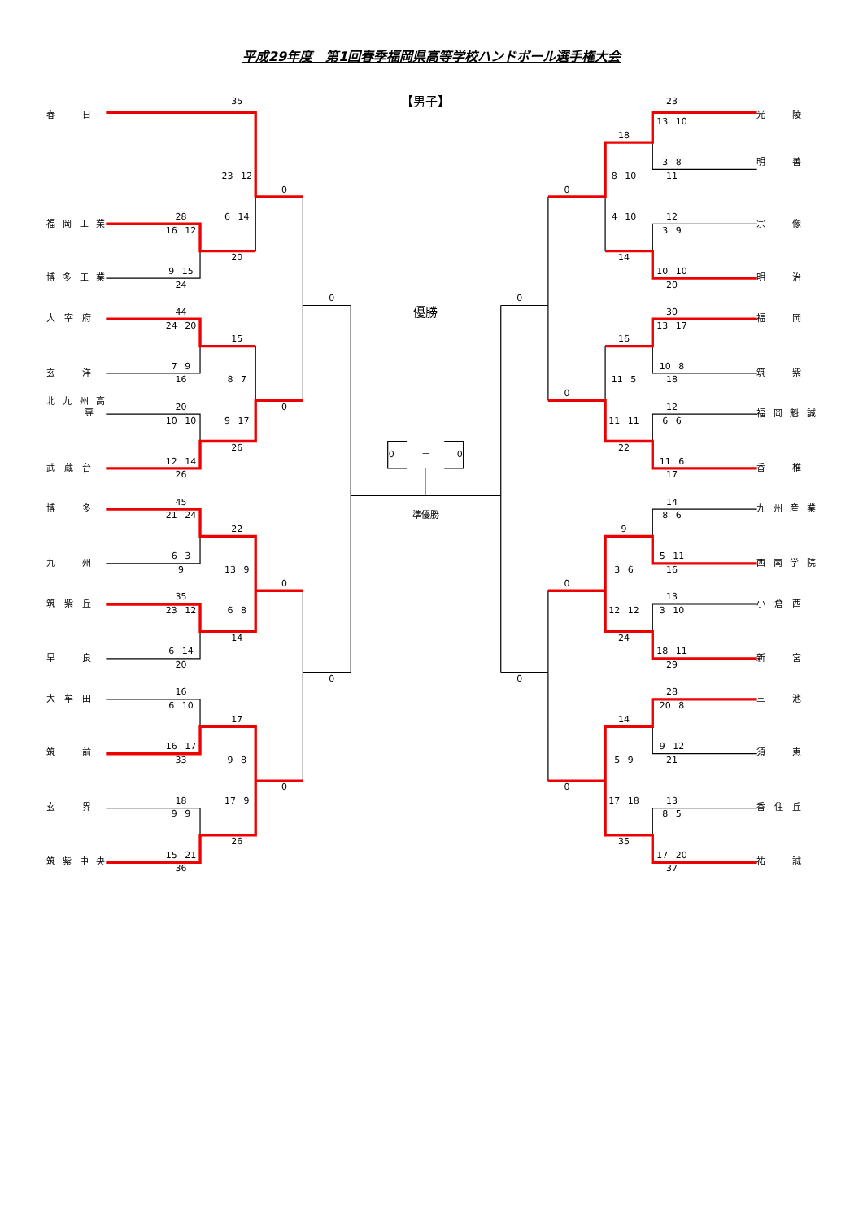平成29年度　第1回春季福岡県高等学校ハンドボール選手権大会
35
【男子】
23
春　　　日
光　　　陵
13 10
18
3 8
明　　　善
23 12
8 10
11
0
0
28
6 14
4 10
12
福 岡 工 業
宗　　　像
16 12
3 9
20
14
9 15
10 10
博 多 工 業
明　　　治
24
20
0
0
44
優勝
30
大　宰　府
福　　　岡
24 20
13 17
15
16
7 9
10 8
玄　　　洋
筑　　　紫
16
8 7
11 5
18
0
北 九 州 高
専
20
0
12
福 岡 魁 誠
10 10
9 17
11 11
6 6
26
22
0　　　－　　　0
12 14
11 6
武　蔵　台
香　　　椎
26
17
45
14
博　　　多
九 州 産 業
21 24
準優勝
8 6
22
9
6 3
5 11
九　　　州
西 南 学 院
9
13 9
3 6
16
0
0
35
13
筑　紫　丘
小　倉　西
23 12
6 8
12 12
3 10
14
24
6 14
18 11
早　　　良
新　　　宮
20
29
0
0
16
28
大　牟　田
三　　　池
6 10
20 8
17
14
16 17
9 12
筑　　　前
須　　　恵
33
9 8
5 9
21
0
0
18
17 9
17 18
13
玄　　　界
香　住　丘
9 9
8 5
26
35
15 21
17 20
筑 紫 中 央
祐　　　誠
36
37